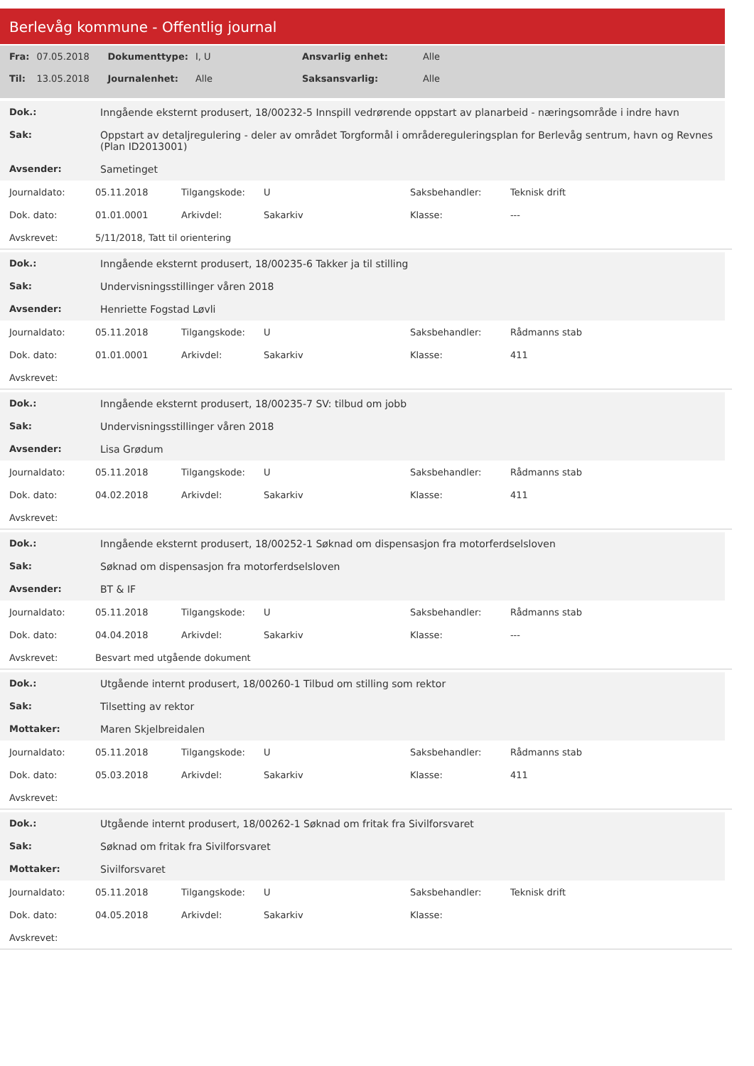Berlevåg kommune - Offentlig journal
| Fra: | 07.05.2018 | Dokumenttype: | I, U | Ansvarlig enhet: | Alle |
| Til: | 13.05.2018 | Journalenhet: | Alle | Saksansvarlig: | Alle |
| Dok.: | Inngående eksternt produsert, 18/00232-5 Innspill vedrørende oppstart av planarbeid - næringsområde i indre havn |
| Sak: | Oppstart av detaljregulering - deler av området Torgformål i områdereguleringsplan for Berlevåg sentrum, havn og Revnes (Plan ID2013001) |
| Avsender: | Sametinget |
| Journaldato: | 05.11.2018 | Tilgangskode: | U | Saksbehandler: | Teknisk drift |
| Dok. dato: | 01.01.0001 | Arkivdel: | Sakarkiv | Klasse: | --- |
| Avskrevet: | 5/11/2018, Tatt til orientering | | | | |
| Dok.: | Inngående eksternt produsert, 18/00235-6 Takker ja til stilling |
| Sak: | Undervisningsstillinger våren 2018 |
| Avsender: | Henriette Fogstad Løvli |
| Journaldato: | 05.11.2018 | Tilgangskode: | U | Saksbehandler: | Rådmanns stab |
| Dok. dato: | 01.01.0001 | Arkivdel: | Sakarkiv | Klasse: | 411 |
| Avskrevet: | | | | | |
| Dok.: | Inngående eksternt produsert, 18/00235-7 SV: tilbud om jobb |
| Sak: | Undervisningsstillinger våren 2018 |
| Avsender: | Lisa Grødum |
| Journaldato: | 05.11.2018 | Tilgangskode: | U | Saksbehandler: | Rådmanns stab |
| Dok. dato: | 04.02.2018 | Arkivdel: | Sakarkiv | Klasse: | 411 |
| Avskrevet: | | | | | |
| Dok.: | Inngående eksternt produsert, 18/00252-1 Søknad om dispensasjon fra motorferdselsloven |
| Sak: | Søknad om dispensasjon fra motorferdselsloven |
| Avsender: | BT & IF |
| Journaldato: | 05.11.2018 | Tilgangskode: | U | Saksbehandler: | Rådmanns stab |
| Dok. dato: | 04.04.2018 | Arkivdel: | Sakarkiv | Klasse: | --- |
| Avskrevet: | Besvart med utgående dokument | | | | |
| Dok.: | Utgående internt produsert, 18/00260-1 Tilbud om stilling som rektor |
| Sak: | Tilsetting av rektor |
| Mottaker: | Maren Skjelbreidalen |
| Journaldato: | 05.11.2018 | Tilgangskode: | U | Saksbehandler: | Rådmanns stab |
| Dok. dato: | 05.03.2018 | Arkivdel: | Sakarkiv | Klasse: | 411 |
| Avskrevet: | | | | | |
| Dok.: | Utgående internt produsert, 18/00262-1 Søknad om fritak fra Sivilforsvaret |
| Sak: | Søknad om fritak fra Sivilforsvaret |
| Mottaker: | Sivilforsvaret |
| Journaldato: | 05.11.2018 | Tilgangskode: | U | Saksbehandler: | Teknisk drift |
| Dok. dato: | 04.05.2018 | Arkivdel: | Sakarkiv | Klasse: | |
| Avskrevet: | | | | | |